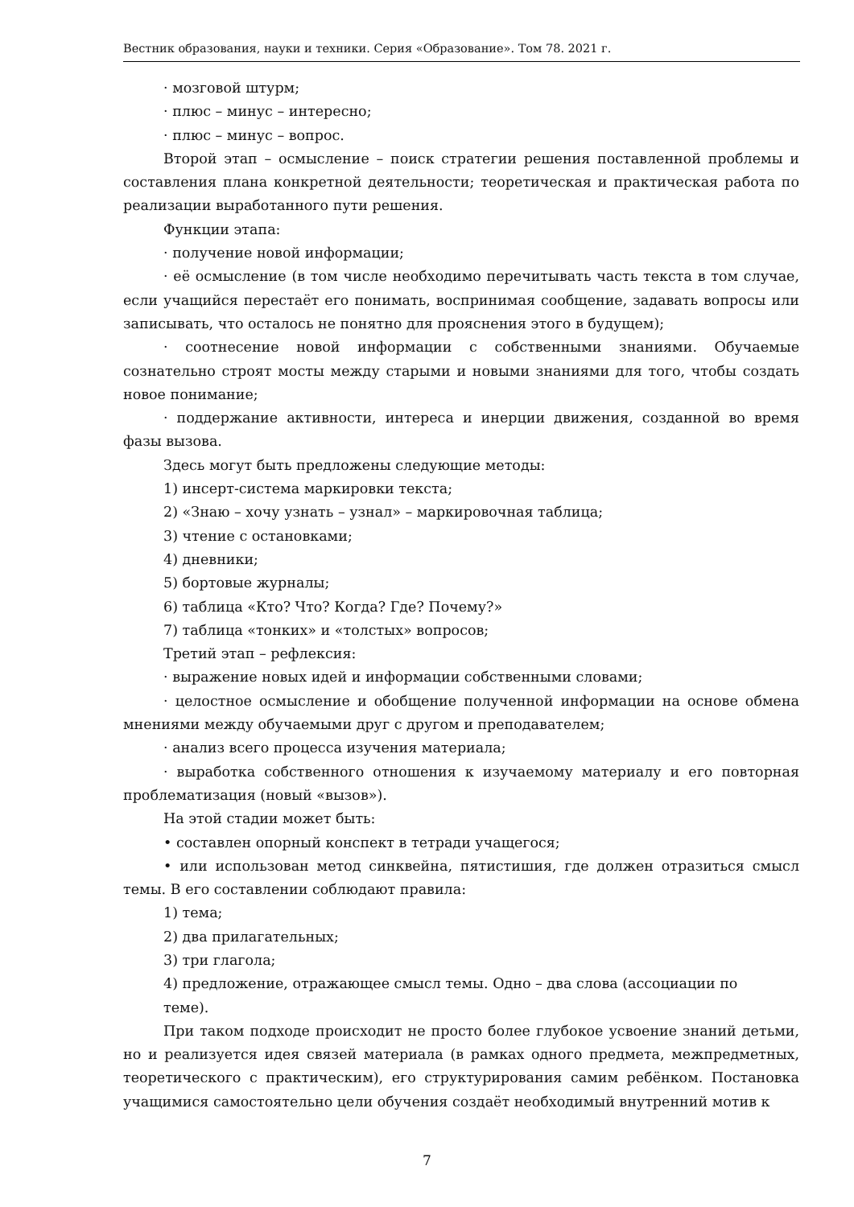Вестник образования, науки и техники. Серия «Образование». Том 78. 2021 г.
· мозговой штурм;
· плюс – минус – интересно;
· плюс – минус – вопрос.
Второй этап – осмысление – поиск стратегии решения поставленной проблемы и составления плана конкретной деятельности; теоретическая и практическая работа по реализации выработанного пути решения.
Функции этапа:
· получение новой информации;
· её осмысление (в том числе необходимо перечитывать часть текста в том случае, если учащийся перестаёт его понимать, воспринимая сообщение, задавать вопросы или записывать, что осталось не понятно для прояснения этого в будущем);
· соотнесение новой информации с собственными знаниями. Обучаемые сознательно строят мосты между старыми и новыми знаниями для того, чтобы создать новое понимание;
· поддержание активности, интереса и инерции движения, созданной во время фазы вызова.
Здесь могут быть предложены следующие методы:
1) инсерт-система маркировки текста;
2) «Знаю – хочу узнать – узнал» – маркировочная таблица;
3) чтение с остановками;
4) дневники;
5) бортовые журналы;
6) таблица «Кто? Что? Когда? Где? Почему?»
7) таблица «тонких» и «толстых» вопросов;
Третий этап – рефлексия:
· выражение новых идей и информации собственными словами;
· целостное осмысление и обобщение полученной информации на основе обмена мнениями между обучаемыми друг с другом и преподавателем;
· анализ всего процесса изучения материала;
· выработка собственного отношения к изучаемому материалу и его повторная проблематизация (новый «вызов»).
На этой стадии может быть:
• составлен опорный конспект в тетради учащегося;
• или использован метод синквейна, пятистишия, где должен отразиться смысл темы. В его составлении соблюдают правила:
1) тема;
2) два прилагательных;
3) три глагола;
4) предложение, отражающее смысл темы. Одно – два слова (ассоциации по
теме).
При таком подходе происходит не просто более глубокое усвоение знаний детьми, но и реализуется идея связей материала (в рамках одного предмета, межпредметных, теоретического с практическим), его структурирования самим ребёнком. Постановка учащимися самостоятельно цели обучения создаёт необходимый внутренний мотив к
7